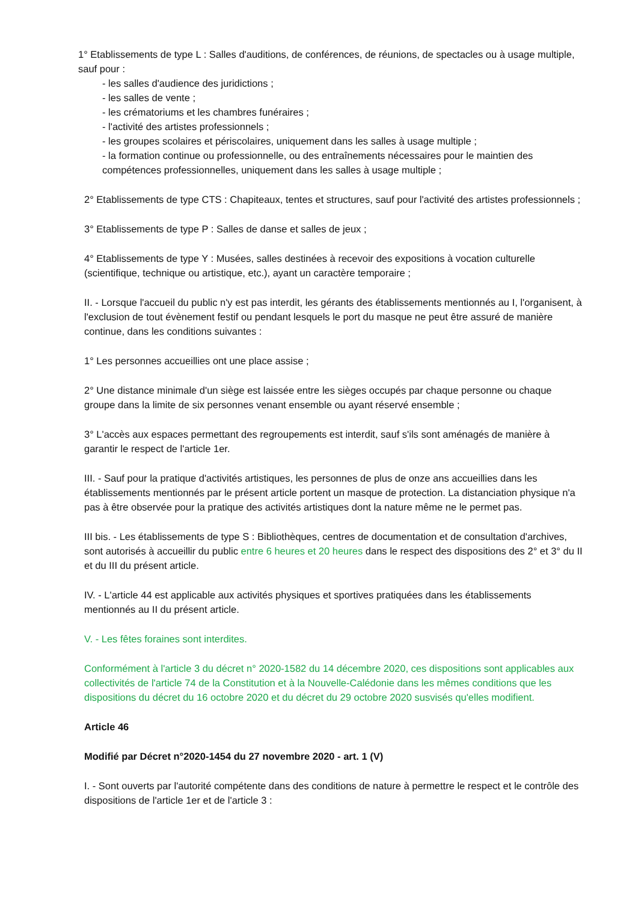1° Etablissements de type L : Salles d'auditions, de conférences, de réunions, de spectacles ou à usage multiple, sauf pour :
- les salles d'audience des juridictions ;
- les salles de vente ;
- les crématoriums et les chambres funéraires ;
- l'activité des artistes professionnels ;
- les groupes scolaires et périscolaires, uniquement dans les salles à usage multiple ;
- la formation continue ou professionnelle, ou des entraînements nécessaires pour le maintien des compétences professionnelles, uniquement dans les salles à usage multiple ;
2° Etablissements de type CTS : Chapiteaux, tentes et structures, sauf pour l'activité des artistes professionnels ;
3° Etablissements de type P : Salles de danse et salles de jeux ;
4° Etablissements de type Y : Musées, salles destinées à recevoir des expositions à vocation culturelle (scientifique, technique ou artistique, etc.), ayant un caractère temporaire ;
II. - Lorsque l'accueil du public n'y est pas interdit, les gérants des établissements mentionnés au I, l'organisent, à l'exclusion de tout évènement festif ou pendant lesquels le port du masque ne peut être assuré de manière continue, dans les conditions suivantes :
1° Les personnes accueillies ont une place assise ;
2° Une distance minimale d'un siège est laissée entre les sièges occupés par chaque personne ou chaque groupe dans la limite de six personnes venant ensemble ou ayant réservé ensemble ;
3° L'accès aux espaces permettant des regroupements est interdit, sauf s'ils sont aménagés de manière à garantir le respect de l'article 1er.
III. - Sauf pour la pratique d'activités artistiques, les personnes de plus de onze ans accueillies dans les établissements mentionnés par le présent article portent un masque de protection. La distanciation physique n'a pas à être observée pour la pratique des activités artistiques dont la nature même ne le permet pas.
III bis. - Les établissements de type S : Bibliothèques, centres de documentation et de consultation d'archives, sont autorisés à accueillir du public entre 6 heures et 20 heures dans le respect des dispositions des 2° et 3° du II et du III du présent article.
IV. - L'article 44 est applicable aux activités physiques et sportives pratiquées dans les établissements mentionnés au II du présent article.
V. - Les fêtes foraines sont interdites.
Conformément à l'article 3 du décret n° 2020-1582 du 14 décembre 2020, ces dispositions sont applicables aux collectivités de l'article 74 de la Constitution et à la Nouvelle-Calédonie dans les mêmes conditions que les dispositions du décret du 16 octobre 2020 et du décret du 29 octobre 2020 susvisés qu'elles modifient.
Article 46
Modifié par Décret n°2020-1454 du 27 novembre 2020 - art. 1 (V)
I. - Sont ouverts par l'autorité compétente dans des conditions de nature à permettre le respect et le contrôle des dispositions de l'article 1er et de l'article 3 :